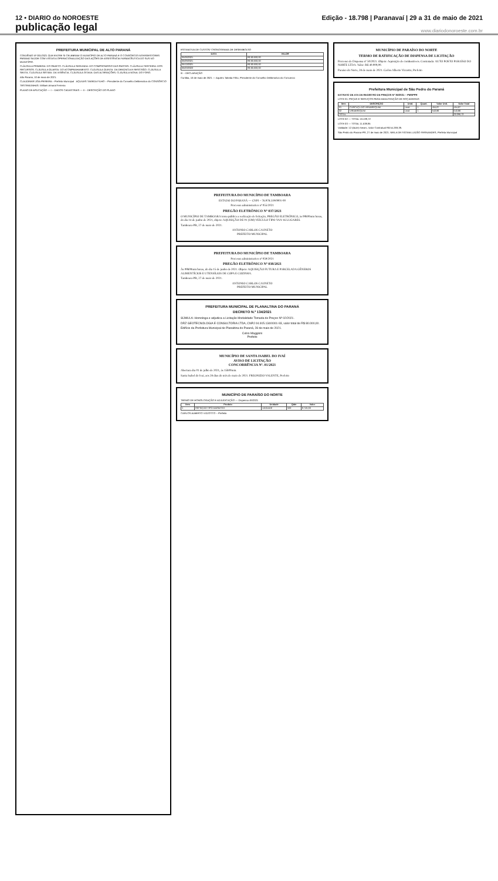12 • DIARIO do NOROESTE Edição - 18.798 | Paranavaí | 29 a 31 de maio de 2021
publicação legal www.diariodonoroeste.com.br
PREFEITURA MUNICIPAL DE ALTO PARANÁ
CONVÊNIO Nº 001/2021 QUE ENTRE SI CELEBRAM O MUNICÍPIO DE ALTO PARANÁ E O CONSÓRCIO INTERGESTORES PARANÁ SAÚDE COM VISTAS A OPERACIONALIZAÇÃO DAS AÇÕES DE ASSISTÊNCIA FARMACÊUTICA DO SUS NO MUNICÍPIO.
CLÁUSULA PRIMEIRA: DO OBJETO. CLÁUSULA SEGUNDA: DO COMPROMISSO DAS PARTES. CLÁUSULA TERCEIRA: DOS RECURSOS. CLÁUSULA QUARTA: DO ACOMPANHAMENTO. CLÁUSULA QUINTA: DA DENÚNCIA E RESCISÃO. CLÁUSULA SEXTA. CLÁUSULA SÉTIMA: DA VIGÊNCIA. CLÁUSULA OITAVA: DAS ALTERAÇÕES. CLÁUSULA NONA: DO FORO.
Alto Paraná, 10 de maio de 2021.
CLAUDEMIR JOIA PEREIRA – Prefeito Municipal AQUILES TAKEDA FILHO – Presidente do Conselho Deliberativo do CONSÓRCIO
TESTEMUNHAS: William Amaral Ferreira
PLANO DE APLICAÇÃO — I – DADOS CADASTRAIS — II – DESCRIÇÃO DO PLANO
ESTIMATIVA DE CUSTOS/ CRONOGRAMA DE DESEMBOLSO
| DATA | VALOR |
| --- | --- |
| 05/06/2021 | R$ 60.000,00 |
| 05/09/2021 | R$ 60.000,00 |
| 05/12/2021 | R$ 60.000,00 |
| 05/03/2022 | R$ 60.000,00 |
III – DECLARAÇÃO
Curitiba, 10 de maio de 2021 — Aquiles Takeda Filho, Presidente do Conselho Deliberativo do Consórcio
PREFEITURA DO MUNICÍPIO DE TAMBOARA
ESTADO DO PARANÁ — CNPJ – 76.978.519/0001-00
Processo administrativo nº 055/2021
PREGÃO ELETRÔNICO Nº 037/2021
O MUNICÍPIO DE TAMBOARA torna pública a realização de licitação, PREGÃO ELETRÔNICO, às 09h00min horas, do dia 14 de junho de 2021, objeto: AQUISIÇÃO DE 01 (UM) VEÍCULO TIPO VAN 16 LUGARES.
Tamboara-PR, 27 de maio de 2021.
ANTONIO CARLOS CAUNETO
PREFEITO MUNICIPAL
PREFEITURA DO MUNICÍPIO DE TAMBOARA
Processo administrativo nº 059/2021
PREGÃO ELETRÔNICO Nº 038/2021
Às 09h00min horas, do dia 15 de junho de 2021. Objeto: AQUISIÇÃO FUTURA E PARCELADA GÊNEROS ALIMENTÍCIOS E UTENSÍLIOS DE COPA E COZINHA.
Tamboara-PR, 27 de maio de 2021.
ANTONIO CARLOS CAUNETO
PREFEITO MUNICIPAL
PREFEITURA MUNICIPAL DE PLANALTINA DO PARANÁ
DECRETO N.º 134/2021
SÚMULA: Homologa e adjudica a Licitação Modalidade Tomada de Preços Nº 02/2021.
DRZ GEOTECNOLOGIA E CONSULTORIA LTDA, CNPJ 04.915.134/0001-93, valor total de R$ 80.000,00.
Edifício da Prefeitura Municipal de Planaltina do Paraná, 28 de maio de 2021.
Celso Maggioni
Prefeito
MUNICÍPIO DE SANTA ISABEL DO IVAÍ
AVISO DE LICITAÇÃO
CONCORRÊNCIA Nº. 01/2021
Abertura dia 01 de julho de 2021, às 15h00min.
Santa Isabel do Ivaí, aos 28 dias do mês de maio de 2021. FREONIZIO VALENTE, Prefeito
MUNICÍPIO DE PARAÍSO DO NORTE
TERMO DE HOMOLOGAÇÃO E ADJUDICAÇÃO — Dispensa 49/2021
| Item | Produto | Unidade | Qtde | Valor |
| --- | --- | --- | --- | --- |
| 1 | REFEIÇÃO TIPO MARMITEX | UNIDADE | 500 | 8.745,00 |
CARLOS ALBERTO VIZZOTTO – Prefeito
MUNICÍPIO DE PARAÍSO DO NORTE
TERMO DE RATIFICAÇÃO DE DISPENSA DE LICITAÇÃO
Processo de Dispensa nº 50/2021. Objeto: Aquisição de combustíveis. Contratada: AUTO POSTO PARAÍSO DO NORTE LTDA. Valor: R$ 40.000,00.
Paraíso do Norte, 28 de maio de 2021. Carlos Alberto Vizzotto, Prefeito
Prefeitura Municipal de São Pedro do Paraná
EXTRATO DE ATA DE REGISTRO DE PREÇOS Nº 36/2021 – PMSPPR
LOTE 01: PEÇAS E SERVIÇOS PARA MANUTENÇÃO DE ROÇADEIRAS
| Item | DESCRIÇÃO | Unid. | Quant. | Valor Unit. | Valor Total |
| --- | --- | --- | --- | --- | --- |
| 01 | CARCAÇA DO VIRABREQUIM | Unid | 1 | 454,67 | 454,67 |
| 02 | VIRABREQUIM | Unid | 1 | 543,86 | 543,86 |
| TOTAL | | | | | 32.290,72 |
LOTE 02 — TOTAL 10.439,72
LOTE 03 — TOTAL 11.538,95
Validade: 12 (doze) meses. Valor Contratual R$ 54.269,39.
São Pedro do Paraná-PR, 27 de maio de 2021. NEILA DE FÁTIMA LUIZÃO FERNANDES, Prefeita Municipal